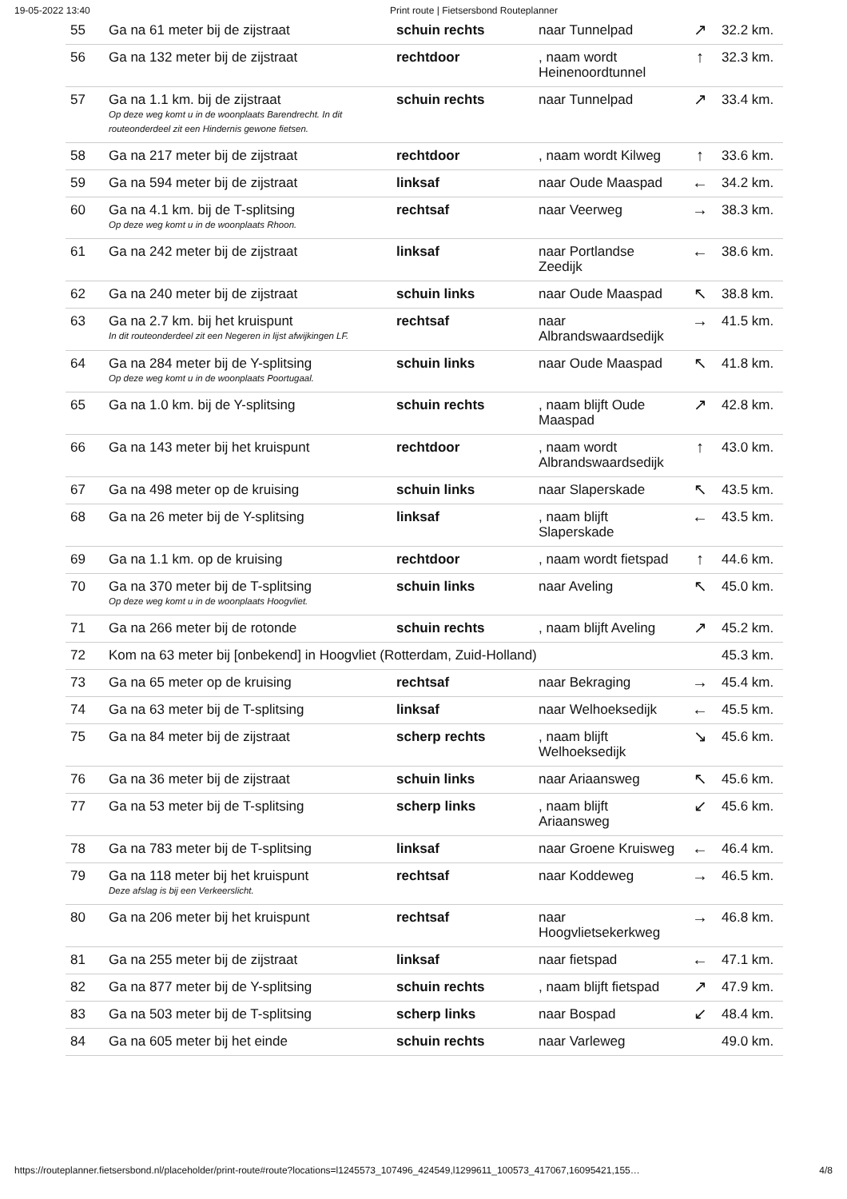19-05-2022 13:40 Print route | Fietsersbond Routeplanner
| 55 | Ga na 61 meter bij de zijstraat | schuin rechts | naar Tunnelpad | ↗ | 32.2 km. |
| 56 | Ga na 132 meter bij de zijstraat | rechtdoor | , naam wordt Heinenoordtunnel | ↑ | 32.3 km. |
| 57 | Ga na 1.1 km. bij de zijstraat Op deze weg komt u in de woonplaats Barendrecht. In dit routeonderdeel zit een Hindernis gewone fietsen. | schuin rechts | naar Tunnelpad | ↗ | 33.4 km. |
| 58 | Ga na 217 meter bij de zijstraat | rechtdoor | , naam wordt Kilweg | ↑ | 33.6 km. |
| 59 | Ga na 594 meter bij de zijstraat | linksaf | naar Oude Maaspad | ← | 34.2 km. |
| 60 | Ga na 4.1 km. bij de T-splitsing Op deze weg komt u in de woonplaats Rhoon. | rechtsaf | naar Veerweg | → | 38.3 km. |
| 61 | Ga na 242 meter bij de zijstraat | linksaf | naar Portlandse Zeedijk | ← | 38.6 km. |
| 62 | Ga na 240 meter bij de zijstraat | schuin links | naar Oude Maaspad | ↖ | 38.8 km. |
| 63 | Ga na 2.7 km. bij het kruispunt In dit routeonderdeel zit een Negeren in lijst afwijkingen LF. | rechtsaf | naar Albrandswaardsedijk | → | 41.5 km. |
| 64 | Ga na 284 meter bij de Y-splitsing Op deze weg komt u in de woonplaats Poortugaal. | schuin links | naar Oude Maaspad | ↖ | 41.8 km. |
| 65 | Ga na 1.0 km. bij de Y-splitsing | schuin rechts | , naam blijft Oude Maaspad | ↗ | 42.8 km. |
| 66 | Ga na 143 meter bij het kruispunt | rechtdoor | , naam wordt Albrandswaardsedijk | ↑ | 43.0 km. |
| 67 | Ga na 498 meter op de kruising | schuin links | naar Slaperskade | ↖ | 43.5 km. |
| 68 | Ga na 26 meter bij de Y-splitsing | linksaf | , naam blijft Slaperskade | ← | 43.5 km. |
| 69 | Ga na 1.1 km. op de kruising | rechtdoor | , naam wordt fietspad | ↑ | 44.6 km. |
| 70 | Ga na 370 meter bij de T-splitsing Op deze weg komt u in de woonplaats Hoogvliet. | schuin links | naar Aveling | ↖ | 45.0 km. |
| 71 | Ga na 266 meter bij de rotonde | schuin rechts | , naam blijft Aveling | ↗ | 45.2 km. |
| 72 | Kom na 63 meter bij [onbekend] in Hoogvliet (Rotterdam, Zuid-Holland) | | | | 45.3 km. |
| 73 | Ga na 65 meter op de kruising | rechtsaf | naar Bekraging | → | 45.4 km. |
| 74 | Ga na 63 meter bij de T-splitsing | linksaf | naar Welhoeksedijk | ← | 45.5 km. |
| 75 | Ga na 84 meter bij de zijstraat | scherp rechts | , naam blijft Welhoeksedijk | ↘ | 45.6 km. |
| 76 | Ga na 36 meter bij de zijstraat | schuin links | naar Ariaansweg | ↖ | 45.6 km. |
| 77 | Ga na 53 meter bij de T-splitsing | scherp links | , naam blijft Ariaansweg | ↙ | 45.6 km. |
| 78 | Ga na 783 meter bij de T-splitsing | linksaf | naar Groene Kruisweg | ← | 46.4 km. |
| 79 | Ga na 118 meter bij het kruispunt Deze afslag is bij een Verkeerslicht. | rechtsaf | naar Koddeweg | → | 46.5 km. |
| 80 | Ga na 206 meter bij het kruispunt | rechtsaf | naar Hoogvlietsekerkweg | → | 46.8 km. |
| 81 | Ga na 255 meter bij de zijstraat | linksaf | naar fietspad | ← | 47.1 km. |
| 82 | Ga na 877 meter bij de Y-splitsing | schuin rechts | , naam blijft fietspad | ↗ | 47.9 km. |
| 83 | Ga na 503 meter bij de T-splitsing | scherp links | naar Bospad | ↙ | 48.4 km. |
| 84 | Ga na 605 meter bij het einde | schuin rechts | naar Varleweg | | 49.0 km. |
https://routeplanner.fietsersbond.nl/placeholder/print-route#route?locations=l1245573_107496_424549,l1299611_100573_417067,16095421,155… 4/8